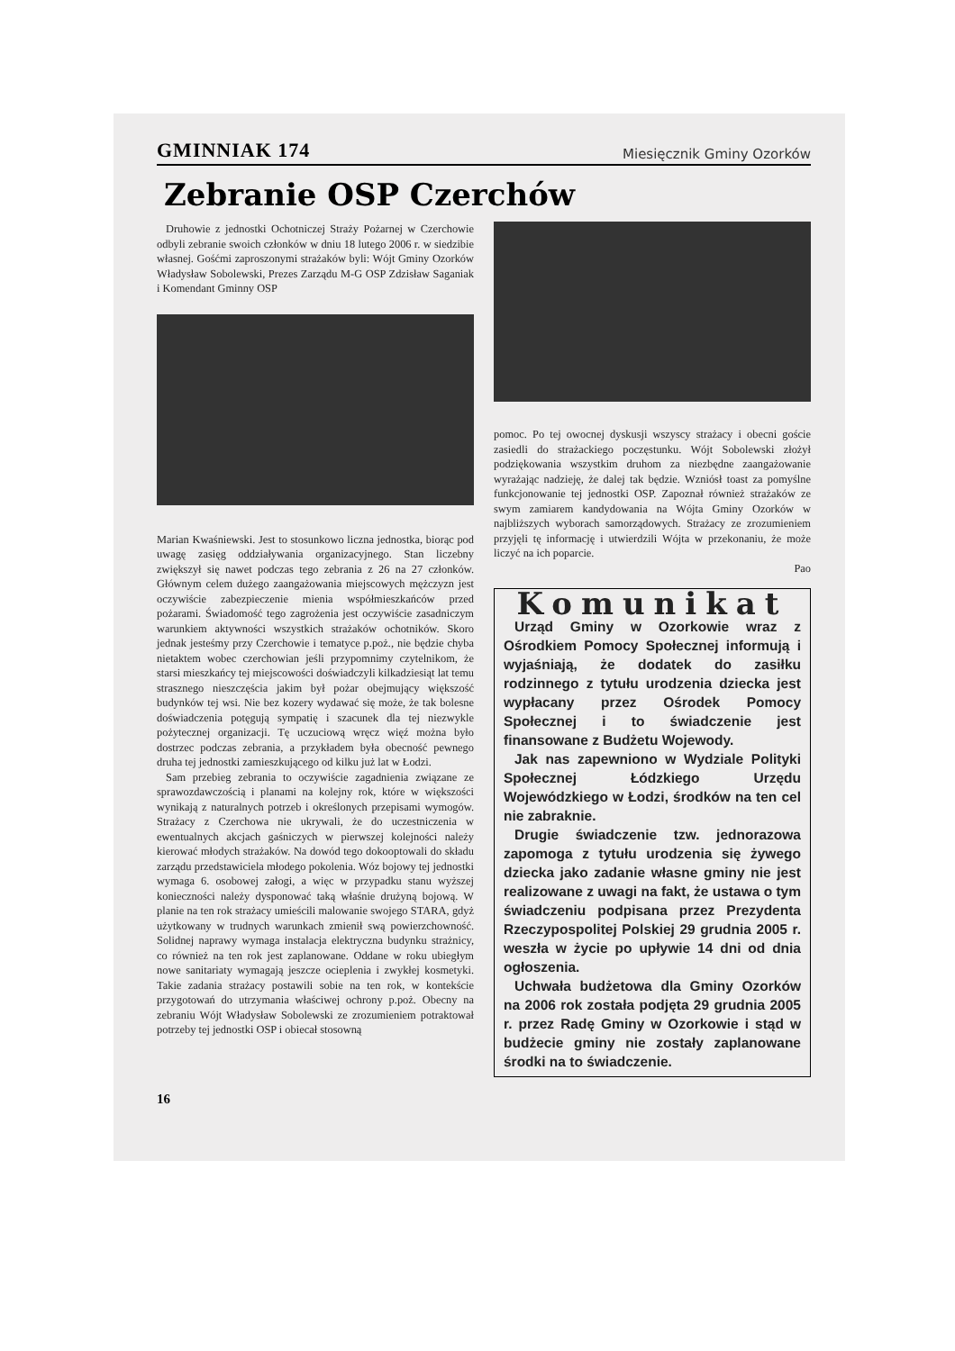GMINNIAK 174 Miesięcznik Gminy Ozorków
Zebranie OSP Czerchów
Druhowie z jednostki Ochotniczej Straży Pożarnej w Czerchowie odbyli zebranie swoich członków w dniu 18 lutego 2006 r. w siedzibie własnej. Gośćmi zaproszonymi strażaków byli: Wójt Gminy Ozorków Władysław Sobolewski, Prezes Zarządu M-G OSP Zdzisław Saganiak i Komendant Gminny OSP
Marian Kwaśniewski. Jest to stosunkowo liczna jednostka, biorąc pod uwagę zasięg oddziaływania organizacyjnego. Stan liczebny zwiększył się nawet podczas tego zebrania z 26 na 27 członków. Głównym celem dużego zaangażowania miejscowych mężczyzn jest oczywiście zabezpieczenie mienia współmieszkańców przed pożarami. Świadomość tego zagrożenia jest oczywiście zasadniczym warunkiem aktywności wszystkich strażaków ochotników. Skoro jednak jesteśmy przy Czerchowie i tematyce p.poż., nie będzie chyba nietaktem wobec czerchowian jeśli przypomnimy czytelnikom, że starsi mieszkańcy tej miejscowości doświadczyli kilkadziesiąt lat temu strasznego nieszczęścia jakim był pożar obejmujący większość budynków tej wsi. Nie bez kozery wydawać się może, że tak bolesne doświadczenia potęgują sympatię i szacunek dla tej niezwykle pożytecznej organizacji. Tę uczuciową wręcz więź można było dostrzec podczas zebrania, a przykładem była obecność pewnego druha tej jednostki zamieszkującego od kilku już lat w Łodzi.
Sam przebieg zebrania to oczywiście zagadnienia związane ze sprawozdawczością i planami na kolejny rok, które w większości wynikają z naturalnych potrzeb i określonych przepisami wymogów. Strażacy z Czerchowa nie ukrywali, że do uczestniczenia w ewentualnych akcjach gaśniczych w pierwszej kolejności należy kierować młodych strażaków. Na dowód tego dokooptowali do składu zarządu przedstawiciela młodego pokolenia. Wóz bojowy tej jednostki wymaga 6. osobowej załogi, a więc w przypadku stanu wyższej konieczności należy dysponować taką właśnie drużyną bojową. W planie na ten rok strażacy umieścili malowanie swojego STARA, gdyż użytkowany w trudnych warunkach zmienił swą powierzchowność. Solidnej naprawy wymaga instalacja elektryczna budynku strażnicy, co również na ten rok jest zaplanowane. Oddane w roku ubiegłym nowe sanitariaty wymagają jeszcze ocieplenia i zwykłej kosmetyki. Takie zadania strażacy postawili sobie na ten rok, w kontekście przygotowań do utrzymania właściwej ochrony p.poż. Obecny na zebraniu Wójt Władysław Sobolewski ze zrozumieniem potraktował potrzeby tej jednostki OSP i obiecał stosowną
pomoc. Po tej owocnej dyskusji wszyscy strażacy i obecni goście zasiedli do strażackiego poczęstunku. Wójt Sobolewski złożył podziękowania wszystkim druhom za niezbędne zaangażowanie wyrażając nadzieję, że dalej tak będzie. Wzniósł toast za pomyślne funkcjonowanie tej jednostki OSP. Zapoznał również strażaków ze swym zamiarem kandydowania na Wójta Gminy Ozorków w najbliższych wyborach samorządowych. Strażacy ze zrozumieniem przyjęli tę informację i utwierdzili Wójta w przekonaniu, że może liczyć na ich poparcie.
Pao
Komunikat
Urząd Gminy w Ozorkowie wraz z Ośrodkiem Pomocy Społecznej informują i wyjaśniają, że dodatek do zasiłku rodzinnego z tytułu urodzenia dziecka jest wypłacany przez Ośrodek Pomocy Społecznej i to świadczenie jest finansowane z Budżetu Wojewody.
Jak nas zapewniono w Wydziale Polityki Społecznej Łódzkiego Urzędu Wojewódzkiego w Łodzi, środków na ten cel nie zabraknie.
Drugie świadczenie tzw. jednorazowa zapomoga z tytułu urodzenia się żywego dziecka jako zadanie własne gminy nie jest realizowane z uwagi na fakt, że ustawa o tym świadczeniu podpisana przez Prezydenta Rzeczypospolitej Polskiej 29 grudnia 2005 r. weszła w życie po upływie 14 dni od dnia ogłoszenia.
Uchwała budżetowa dla Gminy Ozorków na 2006 rok została podjęta 29 grudnia 2005 r. przez Radę Gminy w Ozorkowie i stąd w budżecie gminy nie zostały zaplanowane środki na to świadczenie.
16